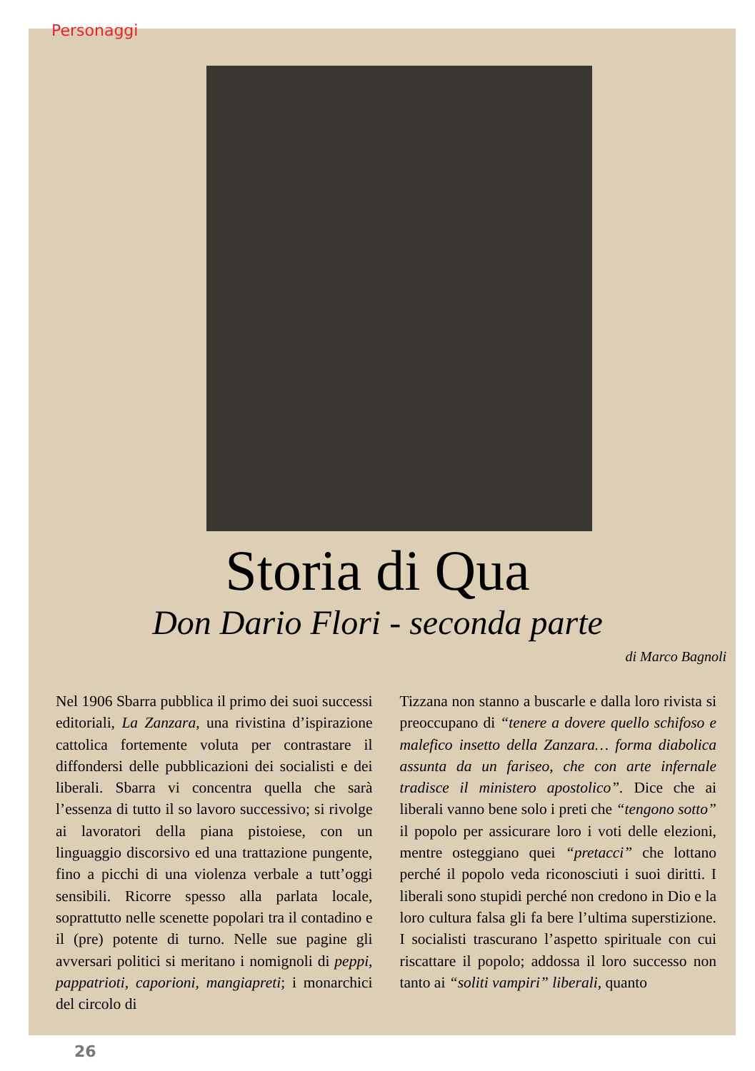Personaggi
Storia di Qua
Don Dario Flori - seconda parte
di Marco Bagnoli
Nel 1906 Sbarra pubblica il primo dei suoi successi editoriali, La Zanzara, una rivistina d’ispirazione cattolica fortemente voluta per contrastare il diffondersi delle pubblicazioni dei socialisti e dei liberali. Sbarra vi concentra quella che sarà l’essenza di tutto il so lavoro successivo; si rivolge ai lavoratori della piana pistoiese, con un linguaggio discorsivo ed una trattazione pungente, fino a picchi di una violenza verbale a tutt’oggi sensibili. Ricorre spesso alla parlata locale, soprattutto nelle scenette popolari tra il contadino e il (pre) potente di turno. Nelle sue pagine gli avversari politici si meritano i nomignoli di peppi, pappatrioti, caporioni, mangiapreti; i monarchici del circolo di
Tizzana non stanno a buscarle e dalla loro rivista si preoccupano di “tenere a dovere quello schifoso e malefico insetto della Zanzara… forma diabolica assunta da un fariseo, che con arte infernale tradisce il ministero apostolico”. Dice che ai liberali vanno bene solo i preti che “tengono sotto” il popolo per assicurare loro i voti delle elezioni, mentre osteggiano quei “pretacci” che lottano perché il popolo veda riconosciuti i suoi diritti. I liberali sono stupidi perché non credono in Dio e la loro cultura falsa gli fa bere l’ultima superstizione. I socialisti trascurano l’aspetto spirituale con cui riscattare il popolo; addossa il loro successo non tanto ai “soliti vampiri” liberali, quanto
26